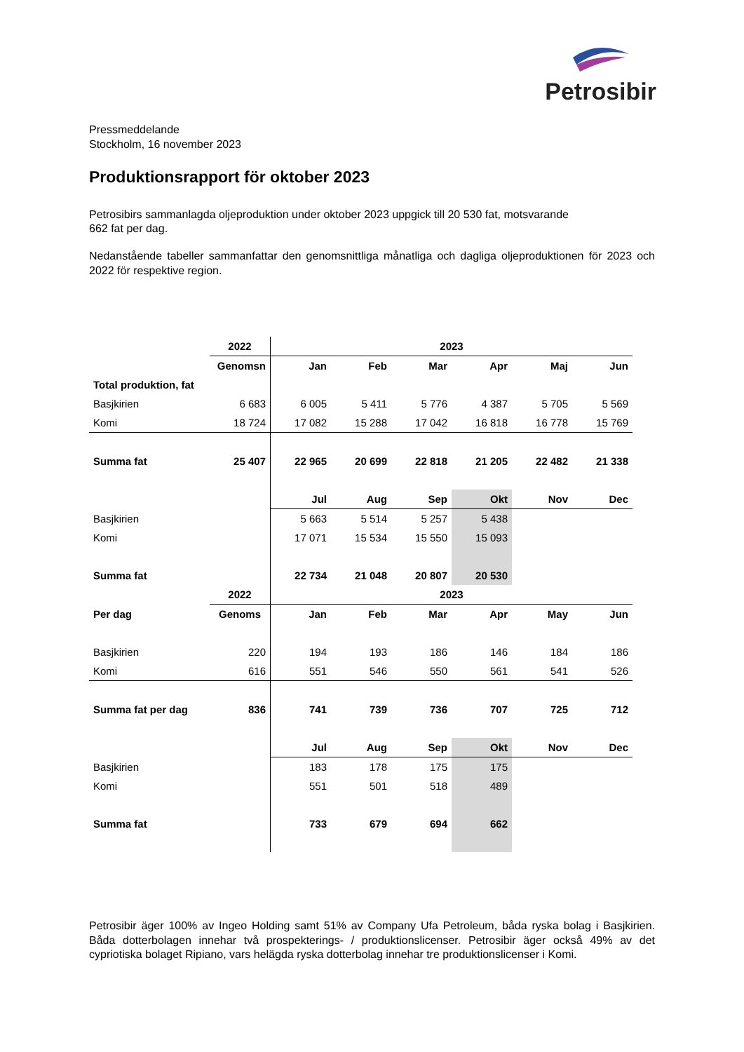Petrosibir
Pressmeddelande
Stockholm, 16 november 2023
Produktionsrapport för oktober 2023
Petrosibirs sammanlagda oljeproduktion under oktober 2023 uppgick till 20 530 fat, motsvarande
662 fat per dag.
Nedanstående tabeller sammanfattar den genomsnittliga månatliga och dagliga oljeproduktionen för 2023 och 2022 för respektive region.
| | 2022 | 2023 | | | | | |
| | Genomsn | Jan | Feb | Mar | Apr | Maj | Jun |
| Total produktion, fat | | | | | | | |
| Basjkirien | 6 683 | 6 005 | 5 411 | 5 776 | 4 387 | 5 705 | 5 569 |
| Komi | 18 724 | 17 082 | 15 288 | 17 042 | 16 818 | 16 778 | 15 769 |
| Summa fat | 25 407 | 22 965 | 20 699 | 22 818 | 21 205 | 22 482 | 21 338 |
| | | Jul | Aug | Sep | Okt | Nov | Dec |
| Basjkirien | | 5 663 | 5 514 | 5 257 | 5 438 | | |
| Komi | | 17 071 | 15 534 | 15 550 | 15 093 | | |
| Summa fat | | 22 734 | 21 048 | 20 807 | 20 530 | | |
| | 2022 | 2023 | | | | | |
| Per dag | Genoms | Jan | Feb | Mar | Apr | May | Jun |
| Basjkirien | 220 | 194 | 193 | 186 | 146 | 184 | 186 |
| Komi | 616 | 551 | 546 | 550 | 561 | 541 | 526 |
| Summa fat per dag | 836 | 741 | 739 | 736 | 707 | 725 | 712 |
| | | Jul | Aug | Sep | Okt | Nov | Dec |
| Basjkirien | | 183 | 178 | 175 | 175 | | |
| Komi | | 551 | 501 | 518 | 489 | | |
| Summa fat | | 733 | 679 | 694 | 662 | | |
Petrosibir äger 100% av Ingeo Holding samt 51% av Company Ufa Petroleum, båda ryska bolag i Basjkirien. Båda dotterbolagen innehar två prospekterings- / produktionslicenser. Petrosibir äger också 49% av det cypriotiska bolaget Ripiano, vars helägda ryska dotterbolag innehar tre produktionslicenser i Komi.